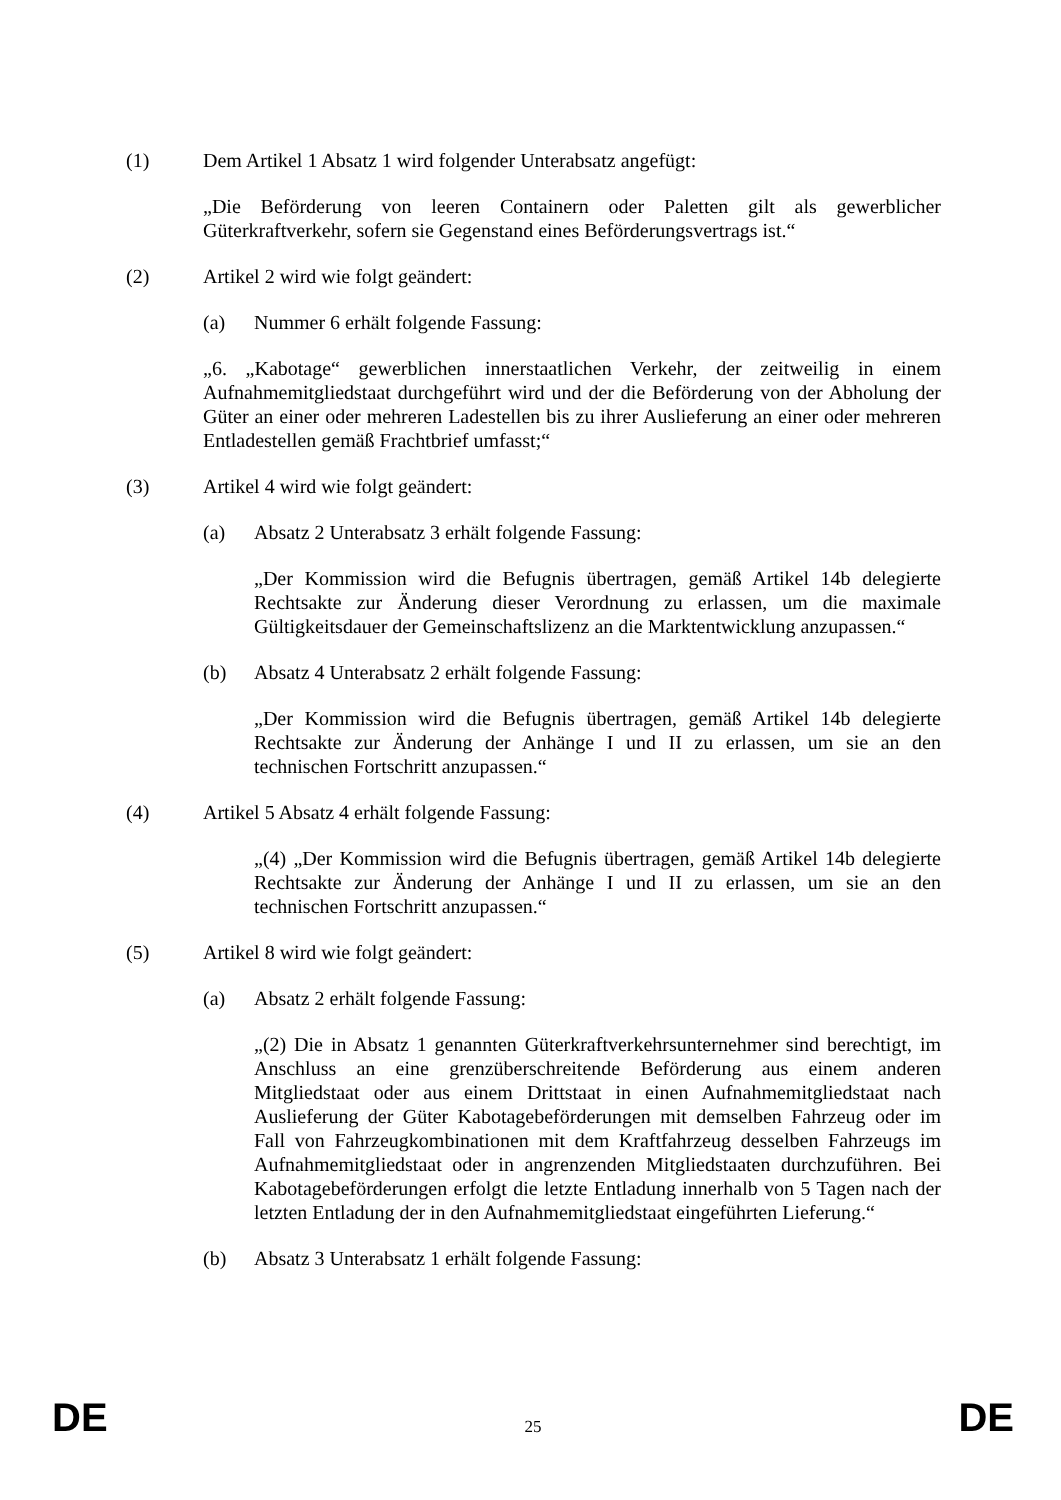(1) Dem Artikel 1 Absatz 1 wird folgender Unterabsatz angefügt:
„Die Beförderung von leeren Containern oder Paletten gilt als gewerblicher Güterkraftverkehr, sofern sie Gegenstand eines Beförderungsvertrags ist.“
(2) Artikel 2 wird wie folgt geändert:
(a) Nummer 6 erhält folgende Fassung:
„6. „Kabotage“ gewerblichen innerstaatlichen Verkehr, der zeitweilig in einem Aufnahmemitgliedstaat durchgeführt wird und der die Beförderung von der Abholung der Güter an einer oder mehreren Ladestellen bis zu ihrer Auslieferung an einer oder mehreren Entladestellen gemäß Frachtbrief umfasst;“
(3) Artikel 4 wird wie folgt geändert:
(a) Absatz 2 Unterabsatz 3 erhält folgende Fassung:
„Der Kommission wird die Befugnis übertragen, gemäß Artikel 14b delegierte Rechtsakte zur Änderung dieser Verordnung zu erlassen, um die maximale Gültigkeitsdauer der Gemeinschaftslizenz an die Marktentwicklung anzupassen.“
(b) Absatz 4 Unterabsatz 2 erhält folgende Fassung:
„Der Kommission wird die Befugnis übertragen, gemäß Artikel 14b delegierte Rechtsakte zur Änderung der Anhänge I und II zu erlassen, um sie an den technischen Fortschritt anzupassen.“
(4) Artikel 5 Absatz 4 erhält folgende Fassung:
„(4) „Der Kommission wird die Befugnis übertragen, gemäß Artikel 14b delegierte Rechtsakte zur Änderung der Anhänge I und II zu erlassen, um sie an den technischen Fortschritt anzupassen.“
(5) Artikel 8 wird wie folgt geändert:
(a) Absatz 2 erhält folgende Fassung:
„(2) Die in Absatz 1 genannten Güterkraftverkehrsunternehmer sind berechtigt, im Anschluss an eine grenzüberschreitende Beförderung aus einem anderen Mitgliedstaat oder aus einem Drittstaat in einen Aufnahmemitgliedstaat nach Auslieferung der Güter Kabotagebeförderungen mit demselben Fahrzeug oder im Fall von Fahrzeugkombinationen mit dem Kraftfahrzeug desselben Fahrzeugs im Aufnahmemitgliedstaat oder in angrenzenden Mitgliedstaaten durchzuführen. Bei Kabotagebeförderungen erfolgt die letzte Entladung innerhalb von 5 Tagen nach der letzten Entladung der in den Aufnahmemitgliedstaat eingeführten Lieferung.“
(b) Absatz 3 Unterabsatz 1 erhält folgende Fassung:
DE 25 DE